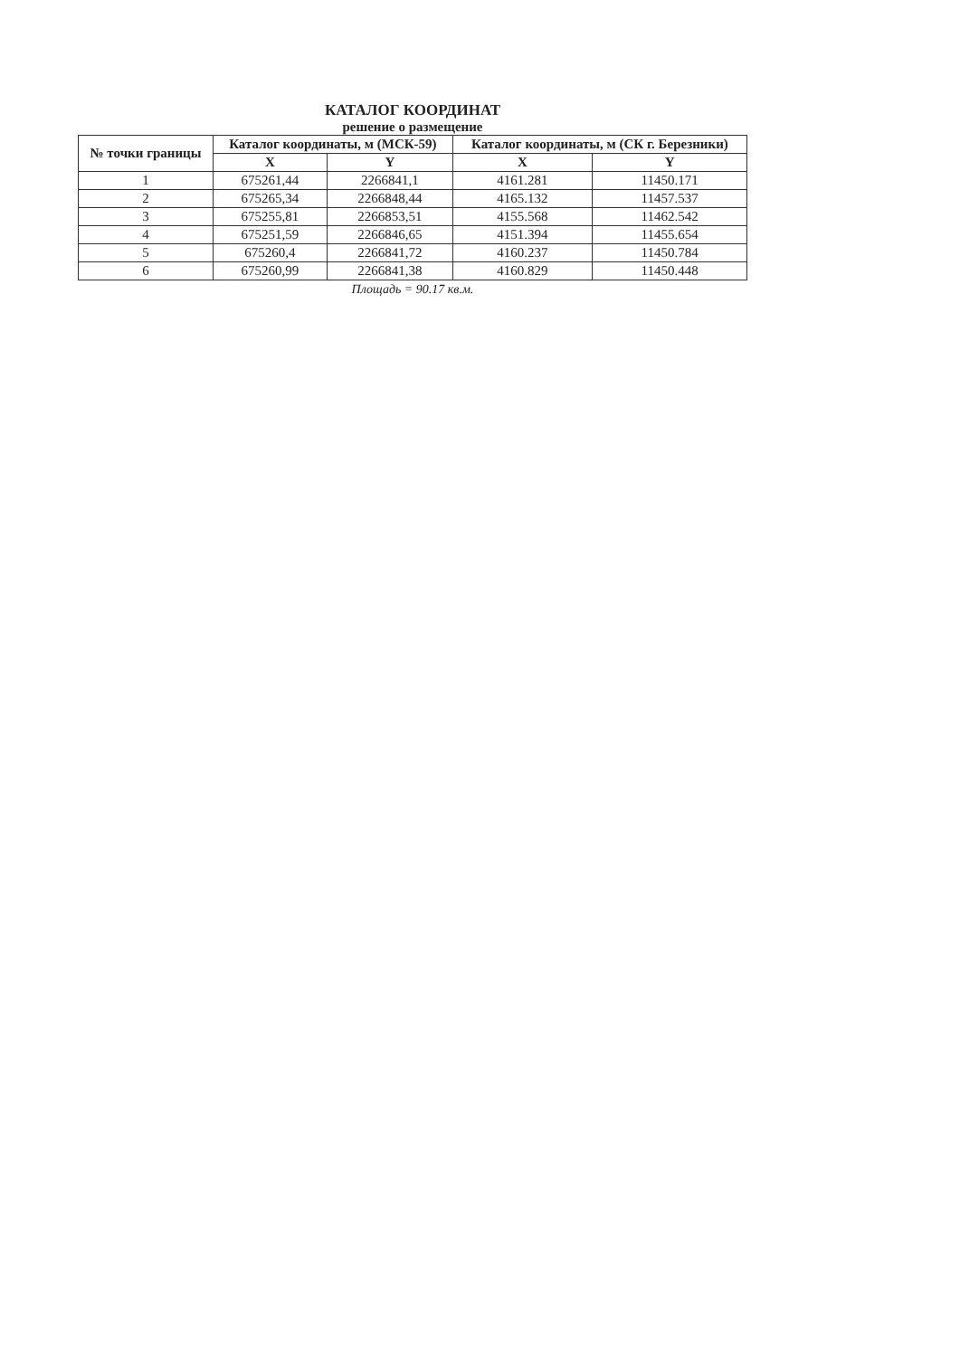КАТАЛОГ КООРДИНАТ
решение о размещение
| № точки границы | Каталог координаты, м (МСК-59) | | Каталог координаты, м (СК г. Березники) | |
| --- | --- | --- | --- | --- |
| | X | Y | X | Y |
| 1 | 675261,44 | 2266841,1 | 4161.281 | 11450.171 |
| 2 | 675265,34 | 2266848,44 | 4165.132 | 11457.537 |
| 3 | 675255,81 | 2266853,51 | 4155.568 | 11462.542 |
| 4 | 675251,59 | 2266846,65 | 4151.394 | 11455.654 |
| 5 | 675260,4 | 2266841,72 | 4160.237 | 11450.784 |
| 6 | 675260,99 | 2266841,38 | 4160.829 | 11450.448 |
Площадь = 90.17 кв.м.